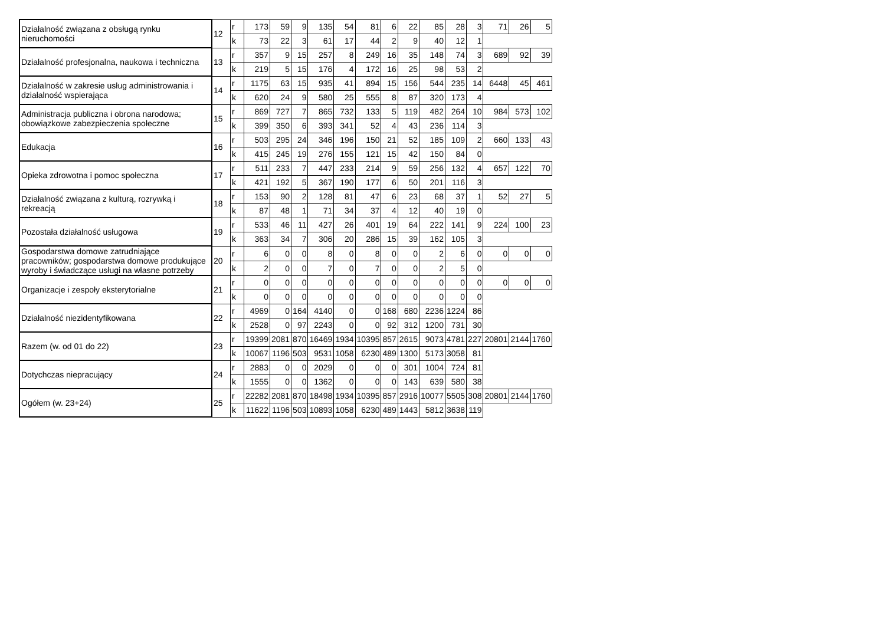| Działalność związana z obsługą rynku nieruchomości | 12 | r | 173 | 59 | 9 | 135 | 54 | 81 | 6 | 22 | 85 | 28 | 3 | 71 | 26 | 5 |
| | | k | 73 | 22 | 3 | 61 | 17 | 44 | 2 | 9 | 40 | 12 | 1 | | | |
| Działalność profesjonalna, naukowa i techniczna | 13 | r | 357 | 9 | 15 | 257 | 8 | 249 | 16 | 35 | 148 | 74 | 3 | 689 | 92 | 39 |
| | | k | 219 | 5 | 15 | 176 | 4 | 172 | 16 | 25 | 98 | 53 | 2 | | | |
| Działalność w zakresie usług administrowania i działalność wspierająca | 14 | r | 1175 | 63 | 15 | 935 | 41 | 894 | 15 | 156 | 544 | 235 | 14 | 6448 | 45 | 461 |
| | | k | 620 | 24 | 9 | 580 | 25 | 555 | 8 | 87 | 320 | 173 | 4 | | | |
| Administracja publiczna i obrona narodowa; obowiązkowe zabezpieczenia społeczne | 15 | r | 869 | 727 | 7 | 865 | 732 | 133 | 5 | 119 | 482 | 264 | 10 | 984 | 573 | 102 |
| | | k | 399 | 350 | 6 | 393 | 341 | 52 | 4 | 43 | 236 | 114 | 3 | | | |
| Edukacja | 16 | r | 503 | 295 | 24 | 346 | 196 | 150 | 21 | 52 | 185 | 109 | 2 | 660 | 133 | 43 |
| | | k | 415 | 245 | 19 | 276 | 155 | 121 | 15 | 42 | 150 | 84 | 0 | | | |
| Opieka zdrowotna i pomoc społeczna | 17 | r | 511 | 233 | 7 | 447 | 233 | 214 | 9 | 59 | 256 | 132 | 4 | 657 | 122 | 70 |
| | | k | 421 | 192 | 5 | 367 | 190 | 177 | 6 | 50 | 201 | 116 | 3 | | | |
| Działalność związana z kulturą, rozrywką i rekreacją | 18 | r | 153 | 90 | 2 | 128 | 81 | 47 | 6 | 23 | 68 | 37 | 1 | 52 | 27 | 5 |
| | | k | 87 | 48 | 1 | 71 | 34 | 37 | 4 | 12 | 40 | 19 | 0 | | | |
| Pozostała działalność usługowa | 19 | r | 533 | 46 | 11 | 427 | 26 | 401 | 19 | 64 | 222 | 141 | 9 | 224 | 100 | 23 |
| | | k | 363 | 34 | 7 | 306 | 20 | 286 | 15 | 39 | 162 | 105 | 3 | | | |
| Gospodarstwa domowe zatrudniające pracowników; gospodarstwa domowe produkujące wyroby i świadczące usługi na własne potrzeby | 20 | r | 6 | 0 | 0 | 8 | 0 | 8 | 0 | 0 | 2 | 6 | 0 | 0 | 0 | 0 |
| | | k | 2 | 0 | 0 | 7 | 0 | 7 | 0 | 0 | 2 | 5 | 0 | | | |
| Organizacje i zespoły eksterytorialne | 21 | r | 0 | 0 | 0 | 0 | 0 | 0 | 0 | 0 | 0 | 0 | 0 | 0 | 0 | 0 |
| | | k | 0 | 0 | 0 | 0 | 0 | 0 | 0 | 0 | 0 | 0 | 0 | | | |
| Działalność niezidentyfikowana | 22 | r | 4969 | 0 | 164 | 4140 | 0 | 0 | 168 | 680 | 2236 | 1224 | 86 | | | |
| | | k | 2528 | 0 | 97 | 2243 | 0 | 0 | 92 | 312 | 1200 | 731 | 30 | | | |
| Razem (w. od 01 do 22) | 23 | r | 19399 | 2081 | 870 | 16469 | 1934 | 10395 | 857 | 2615 | 9073 | 4781 | 227 | 20801 | 2144 | 1760 |
| | | k | 10067 | 1196 | 503 | 9531 | 1058 | 6230 | 489 | 1300 | 5173 | 3058 | 81 | | | |
| Dotychczas niepracujący | 24 | r | 2883 | 0 | 0 | 2029 | 0 | 0 | 0 | 301 | 1004 | 724 | 81 | | | |
| | | k | 1555 | 0 | 0 | 1362 | 0 | 0 | 0 | 143 | 639 | 580 | 38 | | | |
| Ogółem (w. 23+24) | 25 | r | 22282 | 2081 | 870 | 18498 | 1934 | 10395 | 857 | 2916 | 10077 | 5505 | 308 | 20801 | 2144 | 1760 |
| | | k | 11622 | 1196 | 503 | 10893 | 1058 | 6230 | 489 | 1443 | 5812 | 3638 | 119 | | | |